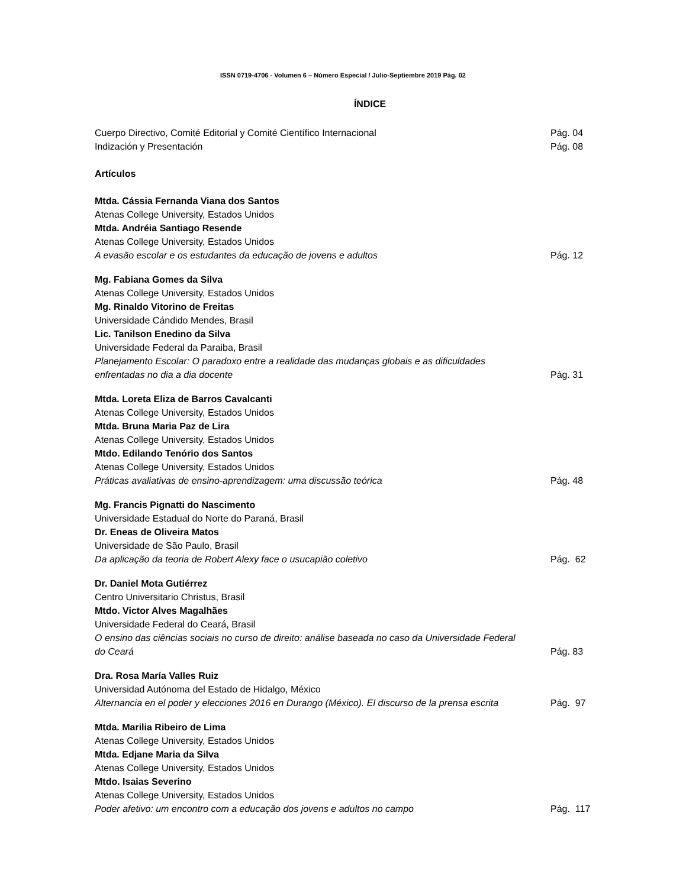ISSN 0719-4706 - Volumen 6 – Número Especial / Julio-Septiembre 2019 Pág. 02
ÍNDICE
Cuerpo Directivo, Comité Editorial y Comité Científico Internacional Pág. 04
Indización y Presentación Pág. 08
Artículos
Mtda. Cássia Fernanda Viana dos Santos
Atenas College University, Estados Unidos
Mtda. Andréia Santiago Resende
Atenas College University, Estados Unidos
A evasão escolar e os estudantes da educação de jovens e adultos Pág. 12
Mg. Fabiana Gomes da Silva
Atenas College University, Estados Unidos
Mg. Rinaldo Vitorino de Freitas
Universidade Cándido Mendes, Brasil
Lic. Tanilson Enedino da Silva
Universidade Federal da Paraiba, Brasil
Planejamento Escolar: O paradoxo entre a realidade das mudanças globais e as dificuldades
enfrentadas no dia a dia docente Pág. 31
Mtda. Loreta Eliza de Barros Cavalcanti
Atenas College University, Estados Unidos
Mtda. Bruna Maria Paz de Lira
Atenas College University, Estados Unidos
Mtdo. Edilando Tenório dos Santos
Atenas College University, Estados Unidos
Práticas avaliativas de ensino-aprendizagem: uma discussão teórica Pág. 48
Mg. Francis Pignatti do Nascimento
Universidade Estadual do Norte do Paraná, Brasil
Dr. Eneas de Oliveira Matos
Universidade de São Paulo, Brasil
Da aplicação da teoria de Robert Alexy face o usucapião coletivo Pág. 62
Dr. Daniel Mota Gutiérrez
Centro Universitario Christus, Brasil
Mtdo. Victor Alves Magalhães
Universidade Federal do Ceará, Brasil
O ensino das ciências sociais no curso de direito: análise baseada no caso da Universidade Federal
do Ceará Pág. 83
Dra. Rosa María Valles Ruiz
Universidad Autónoma del Estado de Hidalgo, México
Alternancia en el poder y elecciones 2016 en Durango (México). El discurso de la prensa escrita Pág. 97
Mtda. Marilia Ribeiro de Lima
Atenas College University, Estados Unidos
Mtda. Edjane Maria da Silva
Atenas College University, Estados Unidos
Mtdo. Isaias Severino
Atenas College University, Estados Unidos
Poder afetivo: um encontro com a educação dos jovens e adultos no campo Pág. 117